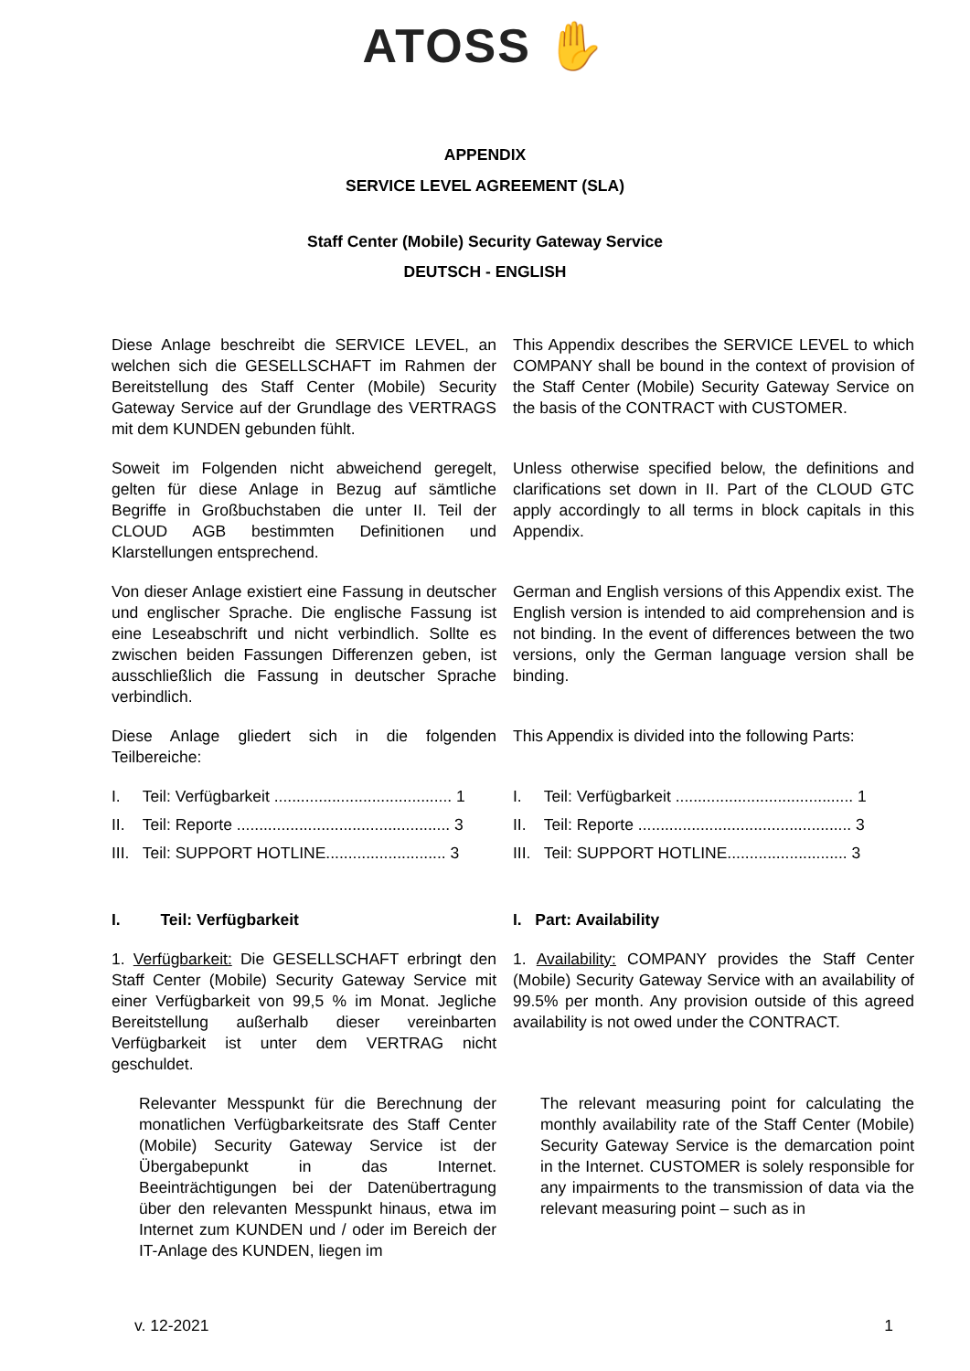ATOSS ✋
APPENDIX
SERVICE LEVEL AGREEMENT (SLA)
Staff Center (Mobile) Security Gateway Service
DEUTSCH - ENGLISH
| Diese Anlage beschreibt die SERVICE LEVEL, an welchen sich die GESELLSCHAFT im Rahmen der Bereitstellung des Staff Center (Mobile) Security Gateway Service auf der Grundlage des VERTRAGS mit dem KUNDEN gebunden fühlt. | This Appendix describes the SERVICE LEVEL to which COMPANY shall be bound in the context of provision of the Staff Center (Mobile) Security Gateway Service on the basis of the CONTRACT with CUSTOMER. |
| Soweit im Folgenden nicht abweichend geregelt, gelten für diese Anlage in Bezug auf sämtliche Begriffe in Großbuchstaben die unter II. Teil der CLOUD AGB bestimmten Definitionen und Klarstellungen entsprechend. | Unless otherwise specified below, the definitions and clarifications set down in II. Part of the CLOUD GTC apply accordingly to all terms in block capitals in this Appendix. |
| Von dieser Anlage existiert eine Fassung in deutscher und englischer Sprache. Die englische Fassung ist eine Leseabschrift und nicht verbindlich. Sollte es zwischen beiden Fassungen Differenzen geben, ist ausschließlich die Fassung in deutscher Sprache verbindlich. | German and English versions of this Appendix exist. The English version is intended to aid comprehension and is not binding. In the event of differences between the two versions, only the German language version shall be binding. |
| Diese Anlage gliedert sich in die folgenden Teilbereiche: | This Appendix is divided into the following Parts: |
| I. Teil: Verfügbarkeit ........................................ 1 | I. Teil: Verfügbarkeit ........................................ 1 |
| II. Teil: Reporte ................................................ 3 | II. Teil: Reporte ................................................ 3 |
| III. Teil: SUPPORT HOTLINE........................... 3 | III. Teil: SUPPORT HOTLINE........................... 3 |
| I. Teil: Verfügbarkeit | I. Part: Availability |
| 1. Verfügbarkeit: Die GESELLSCHAFT erbringt den Staff Center (Mobile) Security Gateway Service mit einer Verfügbarkeit von 99,5 % im Monat. Jegliche Bereitstellung außerhalb dieser vereinbarten Verfügbarkeit ist unter dem VERTRAG nicht geschuldet. | 1. Availability: COMPANY provides the Staff Center (Mobile) Security Gateway Service with an availability of 99.5% per month. Any provision outside of this agreed availability is not owed under the CONTRACT. |
| Relevanter Messpunkt für die Berechnung der monatlichen Verfügbarkeitsrate des Staff Center (Mobile) Security Gateway Service ist der Übergabepunkt in das Internet. Beeinträchtigungen bei der Datenübertragung über den relevanten Messpunkt hinaus, etwa im Internet zum KUNDEN und / oder im Bereich der IT-Anlage des KUNDEN, liegen im | The relevant measuring point for calculating the monthly availability rate of the Staff Center (Mobile) Security Gateway Service is the demarcation point in the Internet. CUSTOMER is solely responsible for any impairments to the transmission of data via the relevant measuring point – such as in |
v. 12-2021 1